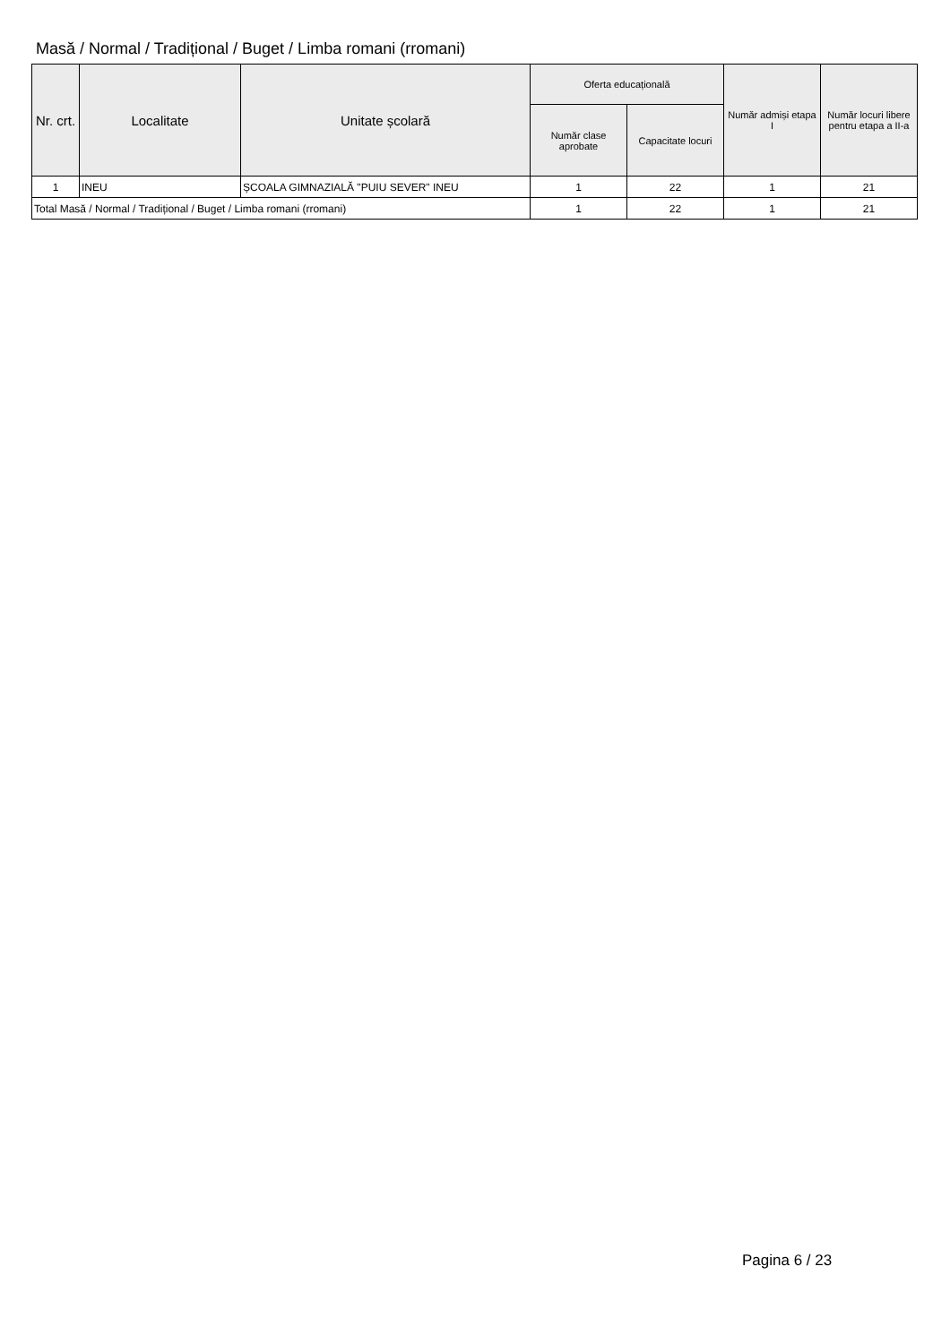Masă / Normal / Tradițional / Buget / Limba romani (rromani)
| Nr. crt. | Localitate | Unitate școlară | Oferta educațională | | Număr admiși etapa I | Număr locuri libere pentru etapa a II-a |
| --- | --- | --- | --- | --- | --- | --- |
| | | | Număr clase aprobate | Capacitate locuri | | |
| 1 | INEU | ȘCOALA GIMNAZIALĂ "PUIU SEVER" INEU | 1 | 22 | 1 | 21 |
| Total Masă / Normal / Tradițional / Buget / Limba romani (rromani) | | | 1 | 22 | 1 | 21 |
Pagina 6 / 23